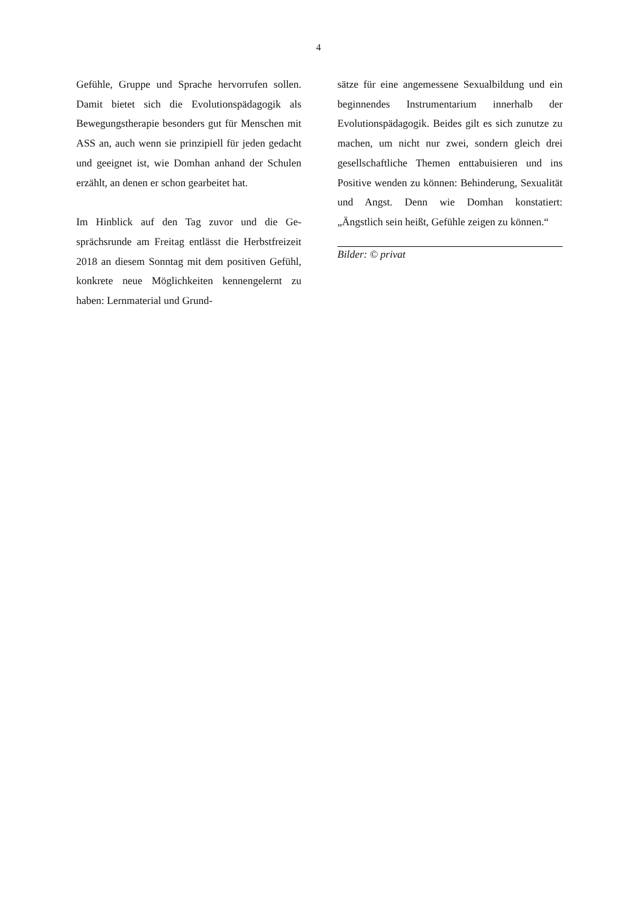4
Gefühle, Gruppe und Sprache hervorrufen sol­len. Damit bietet sich die Evolutionspädagogik als Bewegungstherapie besonders gut für Men­schen mit ASS an, auch wenn sie prinzipiell für jeden gedacht und geeignet ist, wie Domhan anhand der Schulen erzählt, an denen er schon gearbeitet hat.
Im Hinblick auf den Tag zuvor und die Ge­sprächsrunde am Freitag entlässt die Herbst­freizeit 2018 an diesem Sonntag mit dem positi­ven Gefühl, konkrete neue Möglichkeiten ken­nengelernt zu haben: Lernmaterial und Grund-
sätze für eine angemessene Sexualbildung und ein beginnendes Instrumentarium innerhalb der Evolutionspädagogik. Beides gilt es sich zunutze zu machen, um nicht nur zwei, son­dern gleich drei gesellschaftliche Themen ent­tabuisieren und ins Positive wenden zu können: Behinderung, Sexualität und Angst. Denn wie Domhan konstatiert: „Ängstlich sein heißt, Gefühle zeigen zu können.“
Bilder: © privat